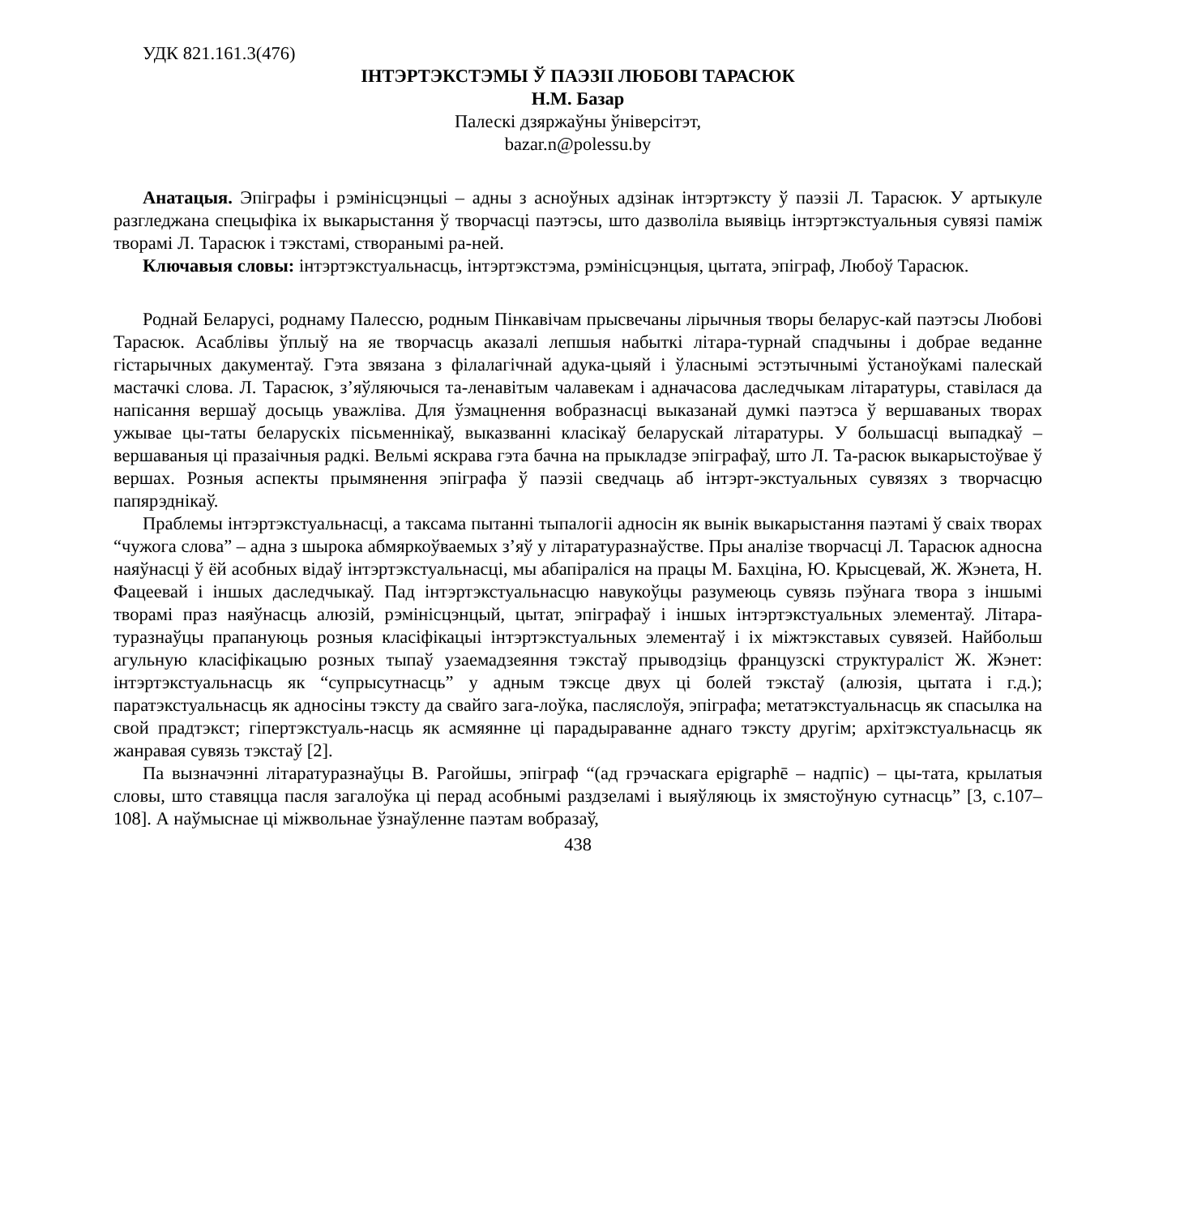УДК 821.161.3(476)
ІНТЭРТЭКСТЭМЫ Ў ПАЭЗІІ ЛЮБОВІ ТАРАСЮК
Н.М. Базар
Палескі дзяржаўны ўніверсітэт,
bazar.n@polessu.by
Анатацыя. Эпіграфы і рэмінісцэнцыі – адны з асноўных адзінак інтэртэксту ў паэзіі Л. Тарасюк. У артыкуле разгледжана спецыфіка іх выкарыстання ў творчасці паэтэсы, што дазволіла выявіць інтэртэкстуальныя сувязі паміж творамі Л. Тарасюк і тэкстамі, створанымі ра-ней.
Ключавыя словы: інтэртэкстуальнасць, інтэртэкстэма, рэмінісцэнцыя, цытата, эпіграф, Любоў Тарасюк.
Роднай Беларусі, роднаму Палессю, родным Пінкавічам прысвечаны лірычныя творы беларус-кай паэтэсы Любові Тарасюк. Асаблівы ўплыў на яе творчасць аказалі лепшыя набыткі літара-турнай спадчыны і добрае веданне гістарычных дакументаў. Гэта звязана з філалагічнай адука-цыяй і ўласнымі эстэтычнымі ўстаноўкамі палескай мастачкі слова. Л. Тарасюк, з’яўляючыся та-ленавітым чалавекам і адначасова даследчыкам літаратуры, ставілася да напісання вершаў досыць уважліва. Для ўзмацнення вобразнасці выказанай думкі паэтэса ў вершаваных творах ужывае цы-таты беларускіх пісьменнікаў, выказванні класікаў беларускай літаратуры. У большасці выпадкаў – вершаваныя ці празаічныя радкі. Вельмі яскрава гэта бачна на прыкладзе эпіграфаў, што Л. Та-расюк выкарыстоўвае ў вершах. Розныя аспекты прымянення эпіграфа ў паэзіі сведчаць аб інтэрт-экстуальных сувязях з творчасцю папярэднікаў.
Праблемы інтэртэкстуальнасці, а таксама пытанні тыпалогіі адносін як вынік выкарыстання паэтамі ў сваіх творах “чужога слова” – адна з шырока абмяркоўваемых з’яў у літаратуразнаўстве. Пры аналізе творчасці Л. Тарасюк адносна наяўнасці ў ёй асобных відаў інтэртэкстуальнасці, мы абапіраліся на працы М. Бахціна, Ю. Крысцевай, Ж. Жэнета, Н. Фацеевай і іншых даследчыкаў. Пад інтэртэкстуальнасцю навукоўцы разумеюць сувязь пэўнага твора з іншымі творамі праз наяўнасць алюзій, рэмінісцэнцый, цытат, эпіграфаў і іншых інтэртэкстуальных элементаў. Літара-туразнаўцы прапануюць розныя класіфікацыі інтэртэкстуальных элементаў і іх міжтэкставых сувязей. Найбольш агульную класіфікацыю розных тыпаў узаемадзеяння тэкстаў прыводзіць французскі структураліст Ж. Жэнет: інтэртэкстуальнасць як “супрысутнасць” у адным тэксце двух ці болей тэкстаў (алюзія, цытата і г.д.); паратэкстуальнасць як адносіны тэксту да свайго зага-лоўка, пасляслоўя, эпіграфа; метатэкстуальнасць як спасылка на свой прадтэкст; гіпертэкстуаль-насць як асмяянне ці парадыраванне аднаго тэксту другім; архітэкстуальнасць як жанравая сувязь тэкстаў [2].
Па вызначэнні літаратуразнаўцы В. Рагойшы, эпіграф “(ад грэчаскага epigraphē – надпіс) – цы-тата, крылатыя словы, што ставяцца пасля загалоўка ці перад асобнымі раздзеламі і выяўляюць іх змястоўную сутнасць” [3, с.107–108]. А наўмыснае ці міжвольнае ўзнаўленне паэтам вобразаў,
438